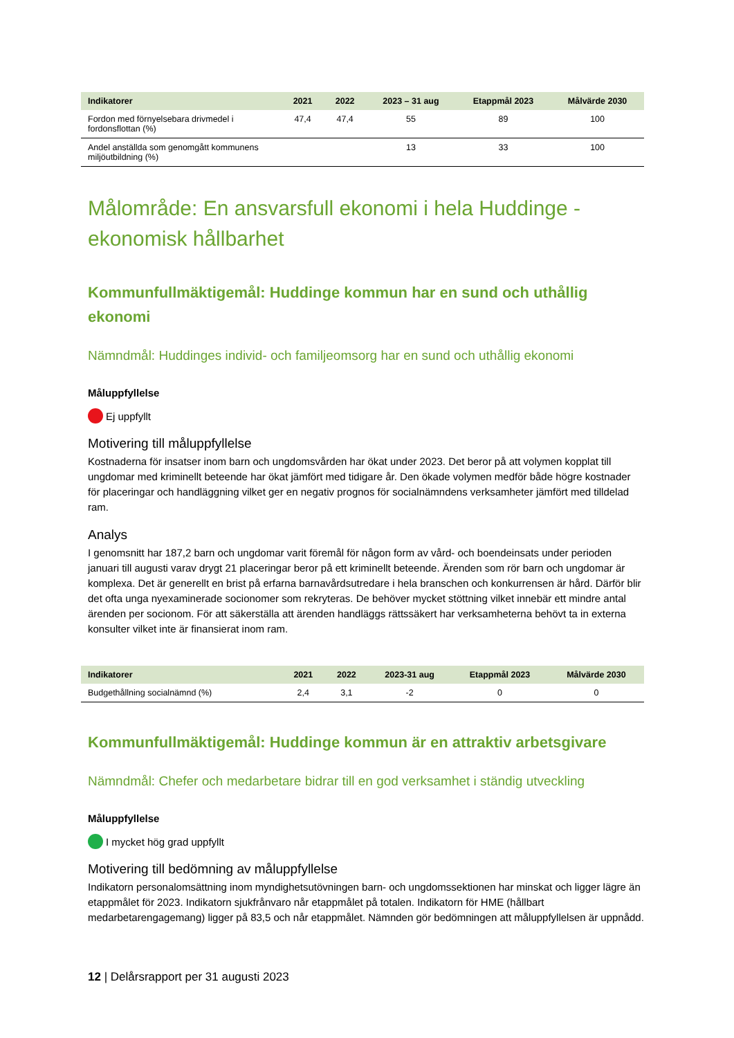| Indikatorer | 2021 | 2022 | 2023 – 31 aug | Etappmål 2023 | Målvärde 2030 |
| --- | --- | --- | --- | --- | --- |
| Fordon med förnyelsebara drivmedel i fordonsflottan (%) | 47,4 | 47,4 | 55 | 89 | 100 |
| Andel anställda som genomgått kommunens miljöutbildning (%) | | | 13 | 33 | 100 |
Målområde: En ansvarsfull ekonomi i hela Huddinge - ekonomisk hållbarhet
Kommunfullmäktigemål: Huddinge kommun har en sund och uthållig ekonomi
Nämndmål: Huddinges individ- och familjeomsorg har en sund och uthållig ekonomi
Måluppfyllelse
Ej uppfyllt
Motivering till måluppfyllelse
Kostnaderna för insatser inom barn och ungdomsvården har ökat under 2023. Det beror på att volymen kopplat till ungdomar med kriminellt beteende har ökat jämfört med tidigare år. Den ökade volymen medför både högre kostnader för placeringar och handläggning vilket ger en negativ prognos för socialnämndens verksamheter jämfört med tilldelad ram.
Analys
I genomsnitt har 187,2 barn och ungdomar varit föremål för någon form av vård- och boendeinsats under perioden januari till augusti varav drygt 21 placeringar beror på ett kriminellt beteende. Ärenden som rör barn och ungdomar är komplexa. Det är generellt en brist på erfarna barnavårdsutredare i hela branschen och konkurrensen är hård. Därför blir det ofta unga nyexaminerade socionomer som rekryteras. De behöver mycket stöttning vilket innebär ett mindre antal ärenden per socionom. För att säkerställa att ärenden handläggs rättssäkert har verksamheterna behövt ta in externa konsulter vilket inte är finansierat inom ram.
| Indikatorer | 2021 | 2022 | 2023-31 aug | Etappmål 2023 | Målvärde 2030 |
| --- | --- | --- | --- | --- | --- |
| Budgethållning socialnämnd (%) | 2,4 | 3,1 | -2 | 0 | 0 |
Kommunfullmäktigemål: Huddinge kommun är en attraktiv arbetsgivare
Nämndmål: Chefer och medarbetare bidrar till en god verksamhet i ständig utveckling
Måluppfyllelse
I mycket hög grad uppfyllt
Motivering till bedömning av måluppfyllelse
Indikatorn personalomsättning inom myndighetsutövningen barn- och ungdomssektionen har minskat och ligger lägre än etappmålet för 2023. Indikatorn sjukfrånvaro når etappmålet på totalen. Indikatorn för HME (hållbart medarbetarengagemang) ligger på 83,5 och når etappmålet. Nämnden gör bedömningen att måluppfyllelsen är uppnådd.
12 | Delårsrapport per 31 augusti 2023